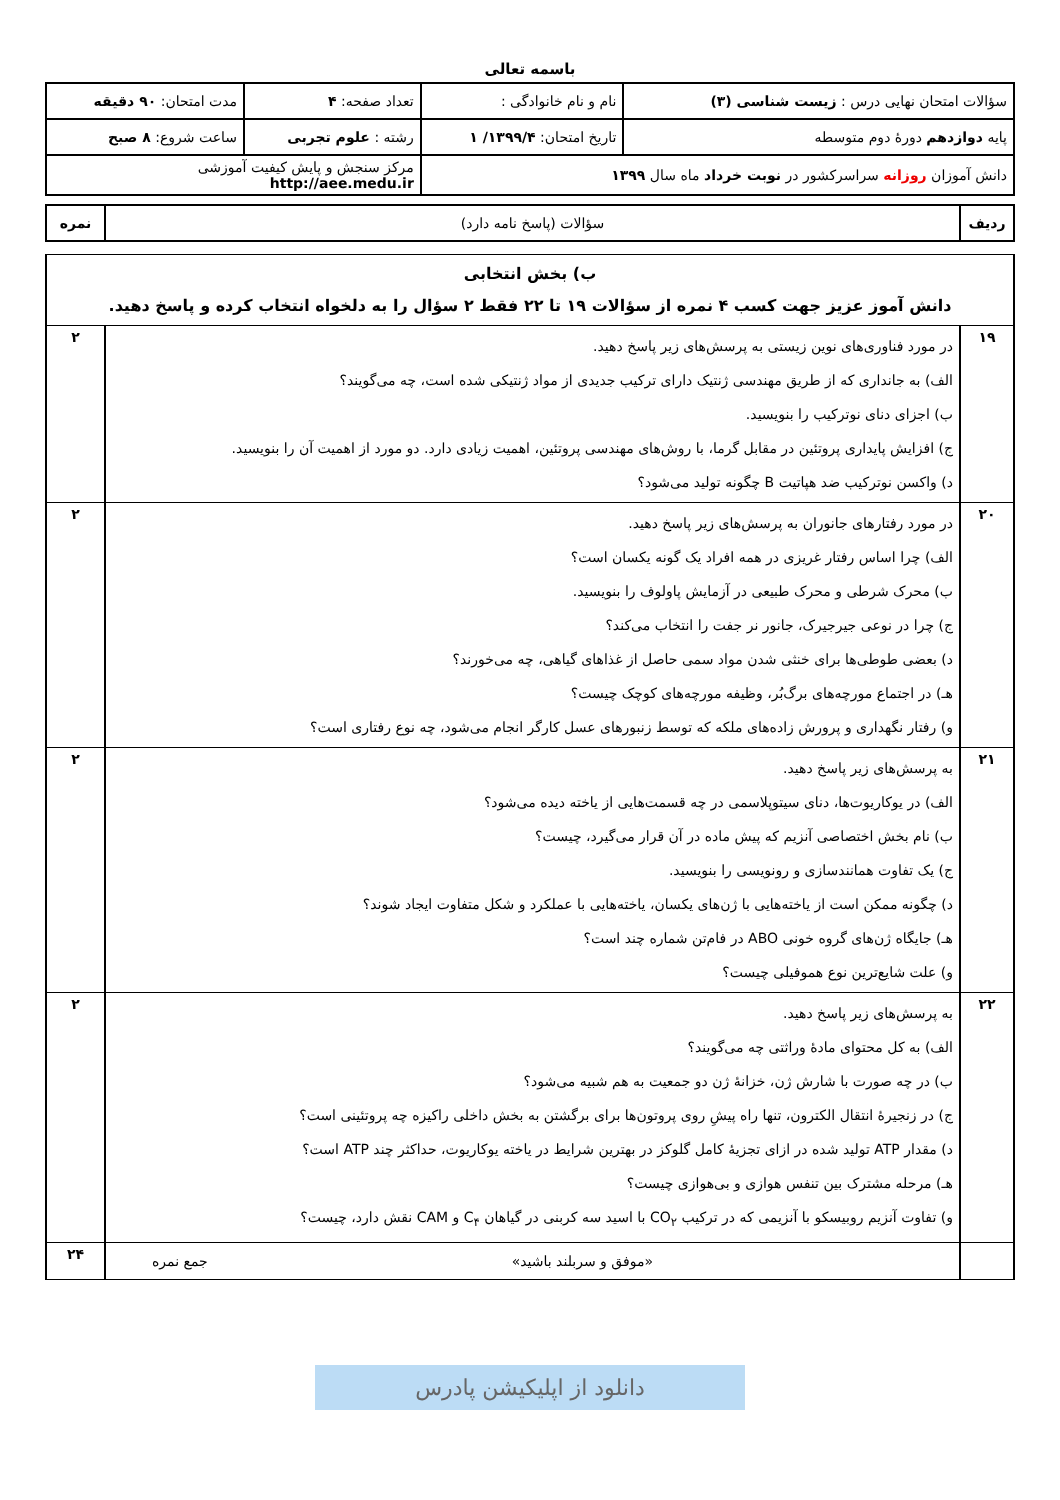باسمه تعالی
| سؤالات امتحان نهایی درس : زیست شناسی (۳) | نام و نام خانوادگی : | تعداد صفحه: ۴ | مدت امتحان: ۹۰ دقیقه |
| پایه دوازدهم دورهٔ دوم متوسطه | تاریخ امتحان: ۱۳۹۹/۴/ ۱ | رشته : علوم تجربی | ساعت شروع: ۸ صبح |
| دانش آموزان روزانه سراسرکشور در نوبت خرداد ماه سال ۱۳۹۹ | | مرکز سنجش و پایش کیفیت آموزشی http://aee.medu.ir | |
| ردیف | سؤالات (پاسخ نامه دارد) | نمره |
| ب) بخش انتخابی دانش آموز عزیز جهت کسب ۴ نمره از سؤالات ۱۹ تا ۲۲ فقط ۲ سؤال را به دلخواه انتخاب کرده و پاسخ دهید. | | |
| ۱۹ | در مورد فناوری‌های نوین زیستی به پرسش‌های زیر پاسخ دهید. الف) به جانداری که از طریق مهندسی ژنتیک دارای ترکیب جدیدی از مواد ژنتیکی شده است، چه می‌گویند؟ ب) اجزای دنای نوترکیب را بنویسید. ج) افزایش پایداری پروتئین در مقابل گرما، با روش‌های مهندسی پروتئین، اهمیت زیادی دارد. دو مورد از اهمیت آن را بنویسید. د) واکسن نوترکیب ضد هپاتیت B چگونه تولید می‌شود؟ | ۲ |
| ۲۰ | در مورد رفتارهای جانوران به پرسش‌های زیر پاسخ دهید. الف) چرا اساس رفتار غریزی در همه افراد یک گونه یکسان است؟ ب) محرک شرطی و محرک طبیعی در آزمایش پاولوف را بنویسید. ج) چرا در نوعی جیرجیرک، جانور نر جفت را انتخاب می‌کند؟ د) بعضی طوطی‌ها برای خنثی شدن مواد سمی حاصل از غذاهای گیاهی، چه می‌خورند؟ هـ) در اجتماع مورچه‌های برگ‌بُر، وظیفه مورچه‌های کوچک چیست؟ و) رفتار نگهداری و پرورش زاده‌های ملکه که توسط زنبورهای عسل کارگر انجام می‌شود، چه نوع رفتاری است؟ | ۲ |
| ۲۱ | به پرسش‌های زیر پاسخ دهید. الف) در یوکاریوت‌ها، دنای سیتوپلاسمی در چه قسمت‌هایی از یاخته دیده می‌شود؟ ب) نام بخش اختصاصی آنزیم که پیش ماده در آن قرار می‌گیرد، چیست؟ ج) یک تفاوت همانندسازی و رونویسی را بنویسید. د) چگونه ممکن است از یاخته‌هایی با ژن‌های یکسان، یاخته‌هایی با عملکرد و شکل متفاوت ایجاد شوند؟ هـ) جایگاه ژن‌های گروه خونی ABO در فام‌تن شماره چند است؟ و) علت شایع‌ترین نوع هموفیلی چیست؟ | ۲ |
| ۲۲ | به پرسش‌های زیر پاسخ دهید. الف) به کل محتوای مادهٔ وراثتی چه می‌گویند؟ ب) در چه صورت با شارش ژن، خزانهٔ ژن دو جمعیت به هم شبیه می‌شود؟ ج) در زنجیرهٔ انتقال الکترون، تنها راه پیشِ روی پروتون‌ها برای برگشتن به بخش داخلی راکیزه چه پروتئینی است؟ د) مقدار ATP تولید شده در ازای تجزیهٔ کامل گلوکز در بهترین شرایط در یاخته یوکاریوت، حداکثر چند ATP است؟ هـ) مرحله مشترک بین تنفس هوازی و بی‌هوازی چیست؟ و) تفاوت آنزیم روبیسکو با آنزیمی که در ترکیب CO<sub>۲</sub> با اسید سه کربنی در گیاهان C<sub>۴</sub> و CAM نقش دارد، چیست؟ | ۲ |
| | «موفق و سربلند باشید» جمع نمره | ۲۴ |
دانلود از اپلیکیشن پادرس